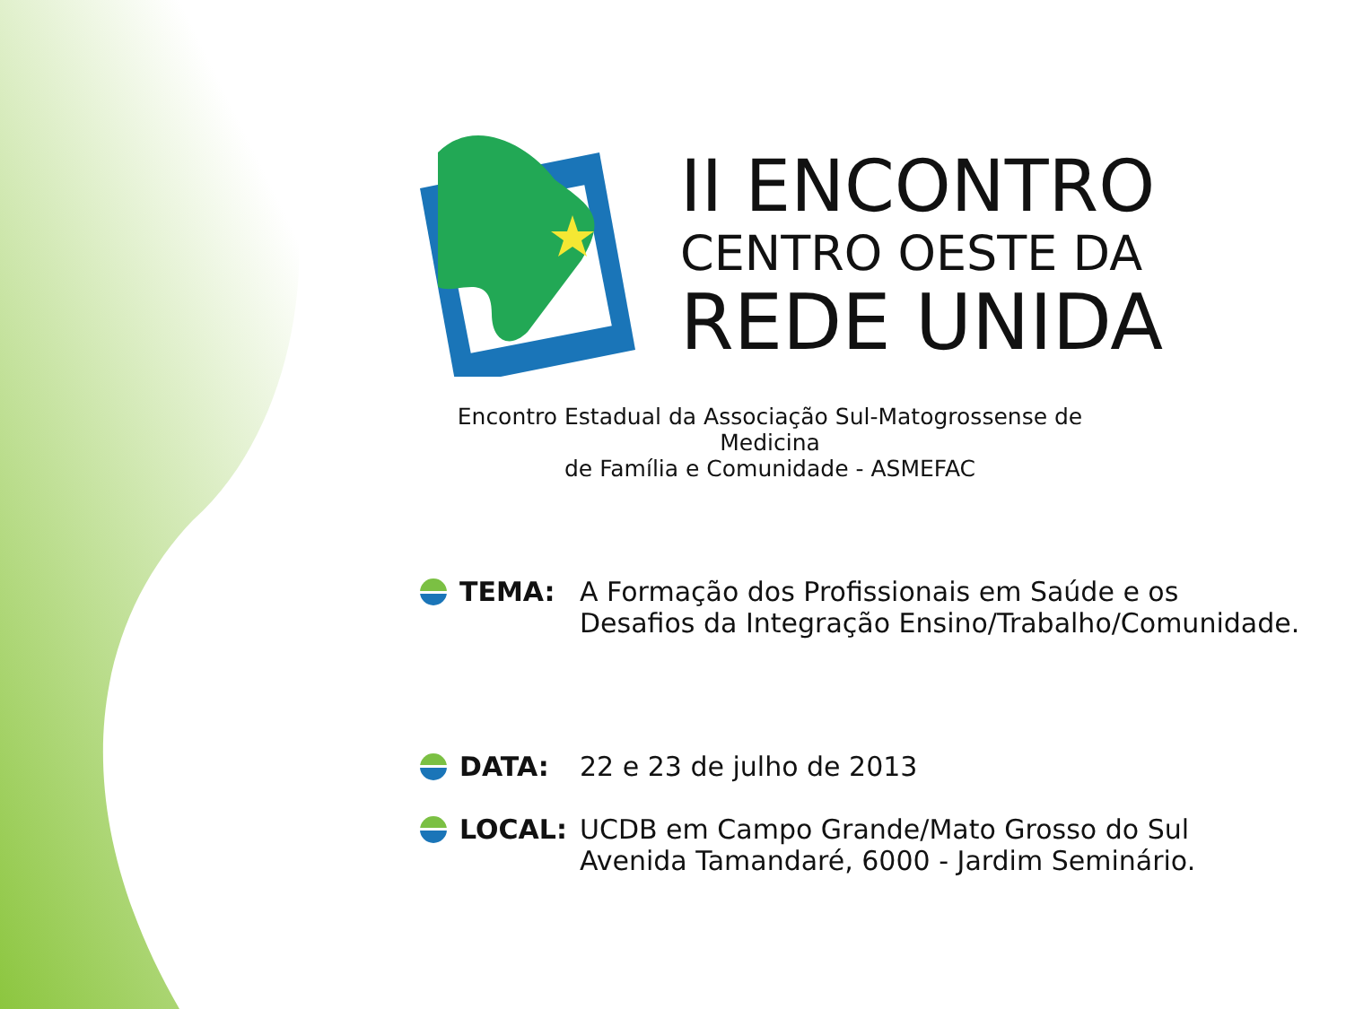II ENCONTRO
CENTRO OESTE DA
REDE UNIDA
Encontro Estadual da Associação Sul-Matogrossense de Medicina
de Família e Comunidade - ASMEFAC
TEMA: A Formação dos Profissionais em Saúde e os
Desafios da Integração Ensino/Trabalho/Comunidade.
DATA: 22 e 23 de julho de 2013
LOCAL: UCDB em Campo Grande/Mato Grosso do Sul
Avenida Tamandaré, 6000 - Jardim Seminário.